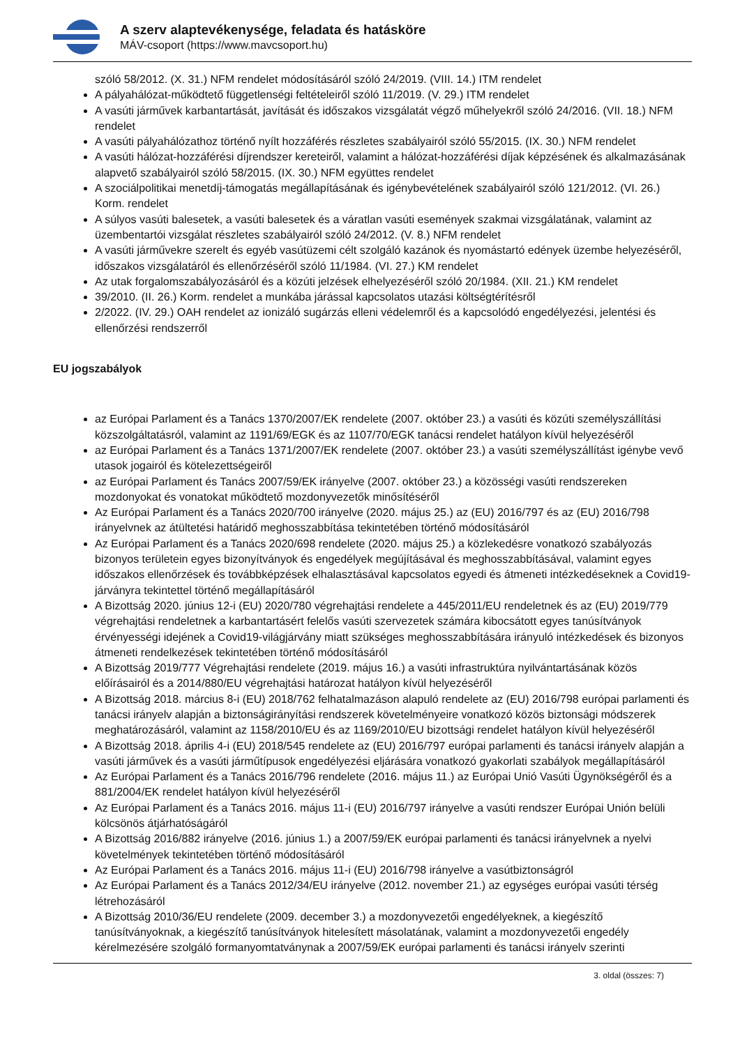A szerv alaptevékenysége, feladata és hatásköre
MÁV-csoport (https://www.mavcsoport.hu)
szóló 58/2012. (X. 31.) NFM rendelet módosításáról szóló 24/2019. (VIII. 14.) ITM rendelet
A pályahálózat-működtető függetlenségi feltételeiről szóló 11/2019. (V. 29.) ITM rendelet
A vasúti járművek karbantartását, javítását és időszakos vizsgálatát végző műhelyekről szóló 24/2016. (VII. 18.) NFM rendelet
A vasúti pályahálózathoz történő nyílt hozzáférés részletes szabályairól szóló 55/2015. (IX. 30.) NFM rendelet
A vasúti hálózat-hozzáférési díjrendszer kereteiről, valamint a hálózat-hozzáférési díjak képzésének és alkalmazásának alapvető szabályairól szóló 58/2015. (IX. 30.) NFM együttes rendelet
A szociálpolitikai menetdíj-támogatás megállapításának és igénybevételének szabályairól szóló 121/2012. (VI. 26.) Korm. rendelet
A súlyos vasúti balesetek, a vasúti balesetek és a váratlan vasúti események szakmai vizsgálatának, valamint az üzembentartói vizsgálat részletes szabályairól szóló 24/2012. (V. 8.) NFM rendelet
A vasúti járművekre szerelt és egyéb vasútüzemi célt szolgáló kazánok és nyomástartó edények üzembe helyezéséről, időszakos vizsgálatáról és ellenőrzéséről szóló 11/1984. (VI. 27.) KM rendelet
Az utak forgalomszabályozásáról és a közúti jelzések elhelyezéséről szóló 20/1984. (XII. 21.) KM rendelet
39/2010. (II. 26.) Korm. rendelet a munkába járással kapcsolatos utazási költségtérítésről
2/2022. (IV. 29.) OAH rendelet az ionizáló sugárzás elleni védelemről és a kapcsolódó engedélyezési, jelentési és ellenőrzési rendszerről
EU jogszabályok
az Európai Parlament és a Tanács 1370/2007/EK rendelete (2007. október 23.) a vasúti és közúti személyszállítási közszolgáltatásról, valamint az 1191/69/EGK és az 1107/70/EGK tanácsi rendelet hatályon kívül helyezéséről
az Európai Parlament és a Tanács 1371/2007/EK rendelete (2007. október 23.) a vasúti személyszállítást igénybe vevő utasok jogairól és kötelezettségeiről
az Európai Parlament és Tanács 2007/59/EK irányelve (2007. október 23.) a közösségi vasúti rendszereken mozdonyokat és vonatokat működtető mozdonyvezetők minősítéséről
Az Európai Parlament és a Tanács 2020/700 irányelve (2020. május 25.) az (EU) 2016/797 és az (EU) 2016/798 irányelvnek az átültetési határidő meghosszabbítása tekintetében történő módosításáról
Az Európai Parlament és a Tanács 2020/698 rendelete (2020. május 25.) a közlekedésre vonatkozó szabályozás bizonyos területein egyes bizonyítványok és engedélyek megújításával és meghosszabbításával, valamint egyes időszakos ellenőrzések és továbbképzések elhalasztásával kapcsolatos egyedi és átmeneti intézkedéseknek a Covid19-járványra tekintettel történő megállapításáról
A Bizottság 2020. június 12-i (EU) 2020/780 végrehajtási rendelete a 445/2011/EU rendeletnek és az (EU) 2019/779 végrehajtási rendeletnek a karbantartásért felelős vasúti szervezetek számára kibocsátott egyes tanúsítványok érvényességi idejének a Covid19-világjárvány miatt szükséges meghosszabbítására irányuló intézkedések és bizonyos átmeneti rendelkezések tekintetében történő módosításáról
A Bizottság 2019/777 Végrehajtási rendelete (2019. május 16.) a vasúti infrastruktúra nyilvántartásának közös előírásairól és a 2014/880/EU végrehajtási határozat hatályon kívül helyezéséről
A Bizottság 2018. március 8-i (EU) 2018/762 felhatalmazáson alapuló rendelete az (EU) 2016/798 európai parlamenti és tanácsi irányelv alapján a biztonságirányítási rendszerek követelményeire vonatkozó közös biztonsági módszerek meghatározásáról, valamint az 1158/2010/EU és az 1169/2010/EU bizottsági rendelet hatályon kívül helyezéséről
A Bizottság 2018. április 4-i (EU) 2018/545 rendelete az (EU) 2016/797 európai parlamenti és tanácsi irányelv alapján a vasúti járművek és a vasúti járműtípusok engedélyezési eljárására vonatkozó gyakorlati szabályok megállapításáról
Az Európai Parlament és a Tanács 2016/796 rendelete (2016. május 11.) az Európai Unió Vasúti Ügynökségéről és a 881/2004/EK rendelet hatályon kívül helyezéséről
Az Európai Parlament és a Tanács 2016. május 11-i (EU) 2016/797 irányelve a vasúti rendszer Európai Unión belüli kölcsönös átjárhatóságáról
A Bizottság 2016/882 irányelve (2016. június 1.) a 2007/59/EK európai parlamenti és tanácsi irányelvnek a nyelvi követelmények tekintetében történő módosításáról
Az Európai Parlament és a Tanács 2016. május 11-i (EU) 2016/798 irányelve a vasútbiztonságról
Az Európai Parlament és a Tanács 2012/34/EU irányelve (2012. november 21.) az egységes európai vasúti térség létrehozásáról
A Bizottság 2010/36/EU rendelete (2009. december 3.) a mozdonyvezetői engedélyeknek, a kiegészítő tanúsítványoknak, a kiegészítő tanúsítványok hitelesített másolatának, valamint a mozdonyvezetői engedély kérelmezésére szolgáló formanyomtatványnak a 2007/59/EK európai parlamenti és tanácsi irányelv szerinti
3. oldal (összes: 7)